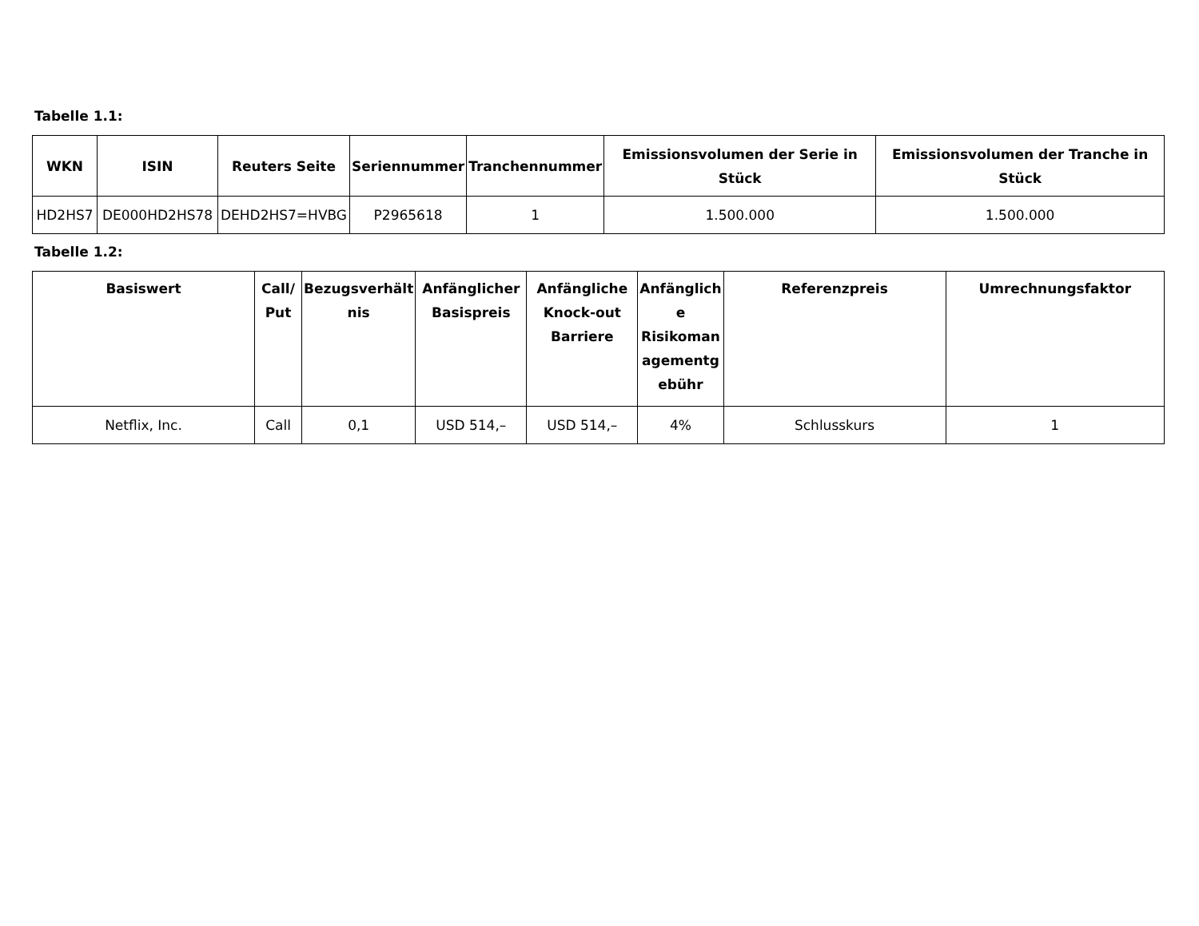Tabelle 1.1:
| WKN | ISIN | Reuters Seite | Seriennummer | Tranchennummer | Emissionsvolumen der Serie in Stück | Emissionsvolumen der Tranche in Stück |
| --- | --- | --- | --- | --- | --- | --- |
| HD2HS7 | DE000HD2HS78 | DEHD2HS7=HVBG | P2965618 | 1 | 1.500.000 | 1.500.000 |
Tabelle 1.2:
| Basiswert | Call/ Put | Bezugsverhält nis | Anfänglicher Basispreis | Anfängliche Knock-out Barriere | Anfänglich e Risikoman agementg ebühr | Referenzpreis | Umrechnungsfaktor |
| --- | --- | --- | --- | --- | --- | --- | --- |
| Netflix, Inc. | Call | 0,1 | USD 514,– | USD 514,– | 4% | Schlusskurs | 1 |